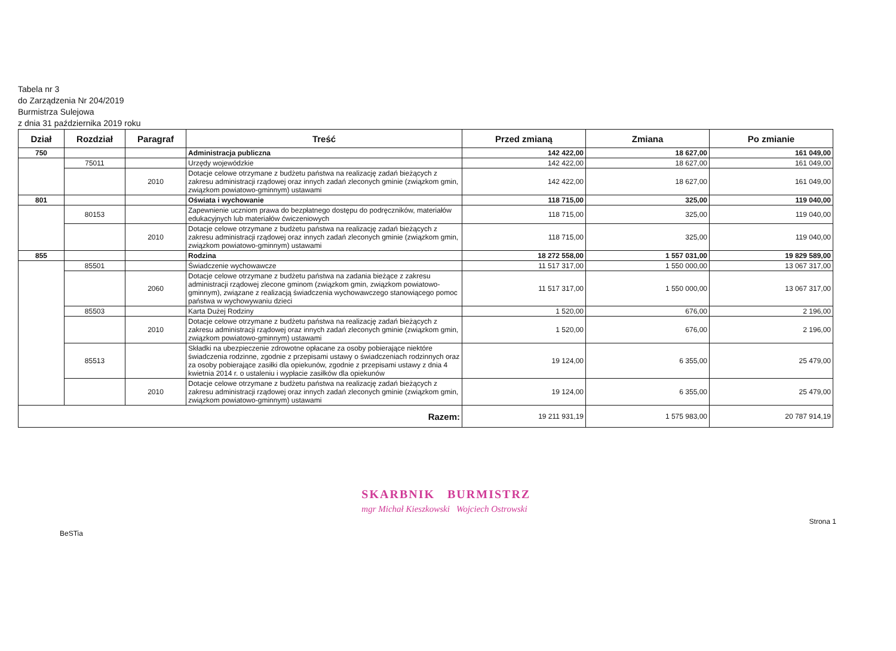Tabela nr 3
do Zarządzenia Nr 204/2019
Burmistrza Sulejowa
z dnia 31 października 2019 roku
| Dział | Rozdział | Paragraf | Treść | Przed zmianą | Zmiana | Po zmianie |
| --- | --- | --- | --- | --- | --- | --- |
| 750 | | | Administracja publiczna | 142 422,00 | 18 627,00 | 161 049,00 |
| | 75011 | | Urzędy wojewódzkie | 142 422,00 | 18 627,00 | 161 049,00 |
| | | 2010 | Dotacje celowe otrzymane z budżetu państwa na realizację zadań bieżących z zakresu administracji rządowej oraz innych zadań zleconych gminie (związkom gmin, związkom powiatowo-gminnym) ustawami | 142 422,00 | 18 627,00 | 161 049,00 |
| 801 | | | Oświata i wychowanie | 118 715,00 | 325,00 | 119 040,00 |
| | 80153 | | Zapewnienie uczniom prawa do bezpłatnego dostępu do podręczników, materiałów edukacyjnych lub materiałów ćwiczeniowych | 118 715,00 | 325,00 | 119 040,00 |
| | | 2010 | Dotacje celowe otrzymane z budżetu państwa na realizację zadań bieżących z zakresu administracji rządowej oraz innych zadań zleconych gminie (związkom gmin, związkom powiatowo-gminnym) ustawami | 118 715,00 | 325,00 | 119 040,00 |
| 855 | | | Rodzina | 18 272 558,00 | 1 557 031,00 | 19 829 589,00 |
| | 85501 | | Świadczenie wychowawcze | 11 517 317,00 | 1 550 000,00 | 13 067 317,00 |
| | | 2060 | Dotacje celowe otrzymane z budżetu państwa na zadania bieżące z zakresu administracji rządowej zlecone gminom (związkom gmin, związkom powiatowo-gminnym), związane z realizacją świadczenia wychowawczego stanowiącego pomoc państwa w wychowywaniu dzieci | 11 517 317,00 | 1 550 000,00 | 13 067 317,00 |
| | 85503 | | Karta Dużej Rodziny | 1 520,00 | 676,00 | 2 196,00 |
| | | 2010 | Dotacje celowe otrzymane z budżetu państwa na realizację zadań bieżących z zakresu administracji rządowej oraz innych zadań zleconych gminie (związkom gmin, związkom powiatowo-gminnym) ustawami | 1 520,00 | 676,00 | 2 196,00 |
| | 85513 | | Składki na ubezpieczenie zdrowotne opłacane za osoby pobierające niektóre świadczenia rodzinne, zgodnie z przepisami ustawy o świadczeniach rodzinnych oraz za osoby pobierające zasiłki dla opiekunów, zgodnie z przepisami ustawy z dnia 4 kwietnia 2014 r. o ustaleniu i wypłacie zasiłków dla opiekunów | 19 124,00 | 6 355,00 | 25 479,00 |
| | | 2010 | Dotacje celowe otrzymane z budżetu państwa na realizację zadań bieżących z zakresu administracji rządowej oraz innych zadań zleconych gminie (związkom gmin, związkom powiatowo-gminnym) ustawami | 19 124,00 | 6 355,00 | 25 479,00 |
| Razem: | | | | 19 211 931,19 | 1 575 983,00 | 20 787 914,19 |
BeSTia
SKARBNIK BURMISTRZ
mgr Michał Kieszkowski Wojciech Ostrowski
Strona 1